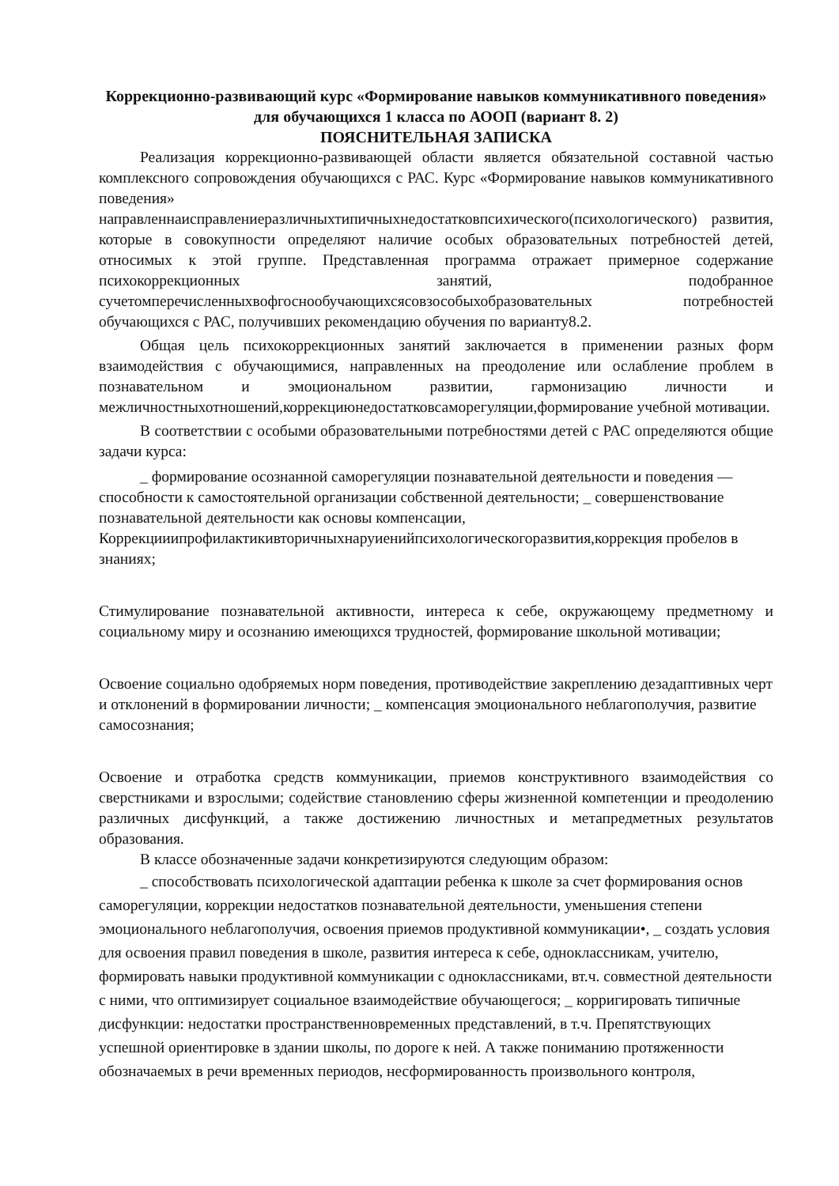Коррекционно-развивающий курс «Формирование навыков коммуникативного поведения» для обучающихся 1 класса по АООП (вариант 8. 2)
ПОЯСНИТЕЛЬНАЯ ЗАПИСКА
Реализация коррекционно-развивающей области является обязательной составной частью комплексного сопровождения обучающихся с РАС. Курс «Формирование навыков коммуникативного поведения» направленнаисправлениеразличныхтипичныхнедостатковпсихического(психологического) развития, которые в совокупности определяют наличие особых образовательных потребностей детей, относимых к этой группе. Представленная программа отражает примерное содержание психокоррекционных занятий, подобранное сучетомперечисленныхвофгоснообучающихсясовзособыхобразовательных потребностей обучающихся с РАС, получивших рекомендацию обучения по варианту8.2.
Общая цель психокоррекционных занятий заключается в применении разных форм взаимодействия с обучающимися, направленных на преодоление или ослабление проблем в познавательном и эмоциональном развитии, гармонизацию личности и межличностныхотношений,коррекциюнедостатковсаморегуляции,формирование учебной мотивации.
В соответствии с особыми образовательными потребностями детей с РАС определяются общие задачи курса:
_ формирование осознанной саморегуляции познавательной деятельности и поведения —способности к самостоятельной организации собственной деятельности; _ совершенствование познавательной деятельности как основы компенсации, Коррекцииипрофилактикивторичныхнаруиенийпсихологическогоразвития,коррекция пробелов в знаниях;
Стимулирование познавательной активности, интереса к себе, окружающему предметному и социальному миру и осознанию имеющихся трудностей, формирование школьной мотивации;
Освоение социально одобряемых норм поведения, противодействие закреплению дезадаптивных черт и отклонений в формировании личности; _ компенсация эмоционального неблагополучия, развитие самосознания;
Освоение и отработка средств коммуникации, приемов конструктивного взаимодействия со сверстниками и взрослыми; содействие становлению сферы жизненной компетенции и преодолению различных дисфункций, а также достижению личностных и метапредметных результатов образования.
В классе обозначенные задачи конкретизируются следующим образом:
_ способствовать психологической адаптации ребенка к школе за счет формирования основ саморегуляции, коррекции недостатков познавательной деятельности, уменьшения степени эмоционального неблагополучия, освоения приемов продуктивной коммуникации•, _ создать условия для освоения правил поведения в школе, развития интереса к себе, одноклассникам, учителю, формировать навыки продуктивной коммуникации с одноклассниками, вт.ч. совместной деятельности с ними, что оптимизирует социальное взаимодействие обучающегося; _ корригировать типичные дисфункции: недостатки пространственновременных представлений, в т.ч. Препятствующих успешной ориентировке в здании школы, по дороге к ней. А также пониманию протяженности обозначаемых в речи временных периодов, несформированность произвольного контроля,